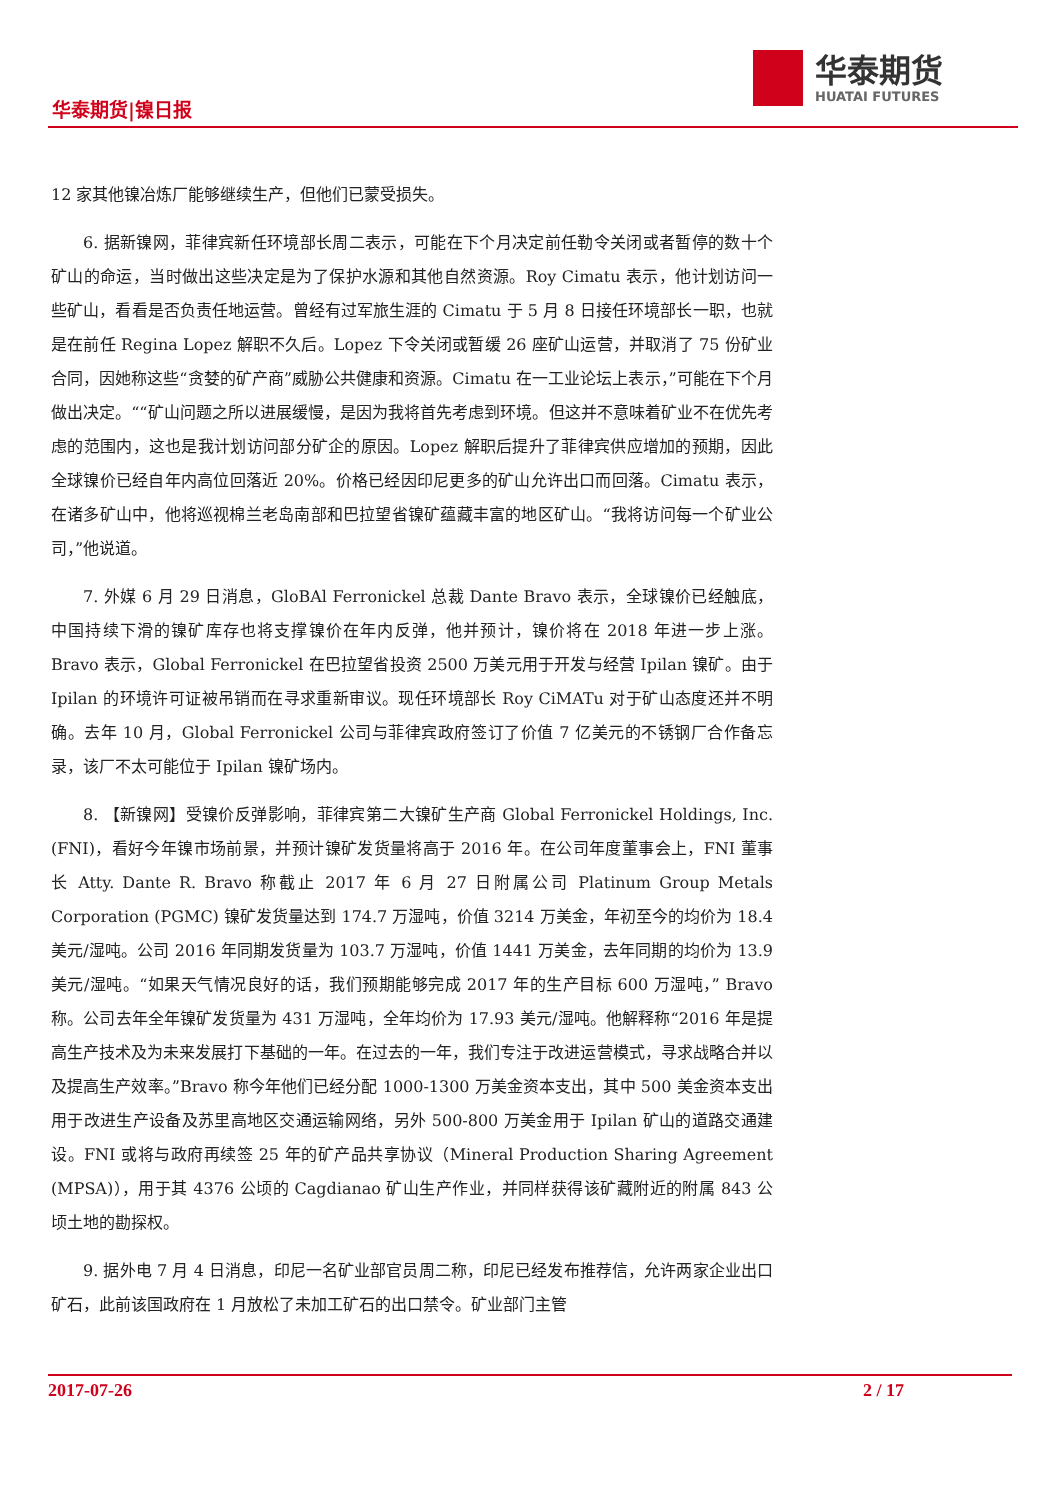华泰期货|镍日报
华泰期货
HUATAI FUTURES
12 家其他镍冶炼厂能够继续生产，但他们已蒙受损失。
6. 据新镍网，菲律宾新任环境部长周二表示，可能在下个月决定前任勒令关闭或者暂停的数十个矿山的命运，当时做出这些决定是为了保护水源和其他自然资源。Roy Cimatu 表示，他计划访问一些矿山，看看是否负责任地运营。曾经有过军旅生涯的 Cimatu 于 5 月 8 日接任环境部长一职，也就是在前任 Regina Lopez 解职不久后。Lopez 下令关闭或暂缓 26 座矿山运营，并取消了 75 份矿业合同，因她称这些“贪婪的矿产商”威胁公共健康和资源。Cimatu 在一工业论坛上表示，”可能在下个月做出决定。““矿山问题之所以进展缓慢，是因为我将首先考虑到环境。但这并不意味着矿业不在优先考虑的范围内，这也是我计划访问部分矿企的原因。Lopez 解职后提升了菲律宾供应增加的预期，因此全球镍价已经自年内高位回落近 20%。价格已经因印尼更多的矿山允许出口而回落。Cimatu 表示，在诸多矿山中，他将巡视棉兰老岛南部和巴拉望省镍矿蕴藏丰富的地区矿山。“我将访问每一个矿业公司，”他说道。
7. 外媒 6 月 29 日消息，GloBAl Ferronickel 总裁 Dante Bravo 表示，全球镍价已经触底，中国持续下滑的镍矿库存也将支撑镍价在年内反弹，他并预计，镍价将在 2018 年进一步上涨。Bravo 表示，Global Ferronickel 在巴拉望省投资 2500 万美元用于开发与经营 Ipilan 镍矿。由于 Ipilan 的环境许可证被吊销而在寻求重新审议。现任环境部长 Roy CiMATu 对于矿山态度还并不明确。去年 10 月，Global Ferronickel 公司与菲律宾政府签订了价值 7 亿美元的不锈钢厂合作备忘录，该厂不太可能位于 Ipilan 镍矿场内。
8. 【新镍网】受镍价反弹影响，菲律宾第二大镍矿生产商 Global Ferronickel Holdings, Inc.(FNI)，看好今年镍市场前景，并预计镍矿发货量将高于 2016 年。在公司年度董事会上，FNI 董事长 Atty. Dante R. Bravo 称截止 2017 年 6 月 27 日附属公司 Platinum Group Metals Corporation (PGMC) 镍矿发货量达到 174.7 万湿吨，价值 3214 万美金，年初至今的均价为 18.4 美元/湿吨。公司 2016 年同期发货量为 103.7 万湿吨，价值 1441 万美金，去年同期的均价为 13.9 美元/湿吨。“如果天气情况良好的话，我们预期能够完成 2017 年的生产目标 600 万湿吨，” Bravo 称。公司去年全年镍矿发货量为 431 万湿吨，全年均价为 17.93 美元/湿吨。他解释称“2016 年是提高生产技术及为未来发展打下基础的一年。在过去的一年，我们专注于改进运营模式，寻求战略合并以及提高生产效率。”Bravo 称今年他们已经分配 1000-1300 万美金资本支出，其中 500 美金资本支出用于改进生产设备及苏里高地区交通运输网络，另外 500-800 万美金用于 Ipilan 矿山的道路交通建设。FNI 或将与政府再续签 25 年的矿产品共享协议（Mineral Production Sharing Agreement (MPSA)），用于其 4376 公顷的 Cagdianao 矿山生产作业，并同样获得该矿藏附近的附属 843 公顷土地的勘探权。
9. 据外电 7 月 4 日消息，印尼一名矿业部官员周二称，印尼已经发布推荐信，允许两家企业出口矿石，此前该国政府在 1 月放松了未加工矿石的出口禁令。矿业部门主管
2017-07-26 2 / 17